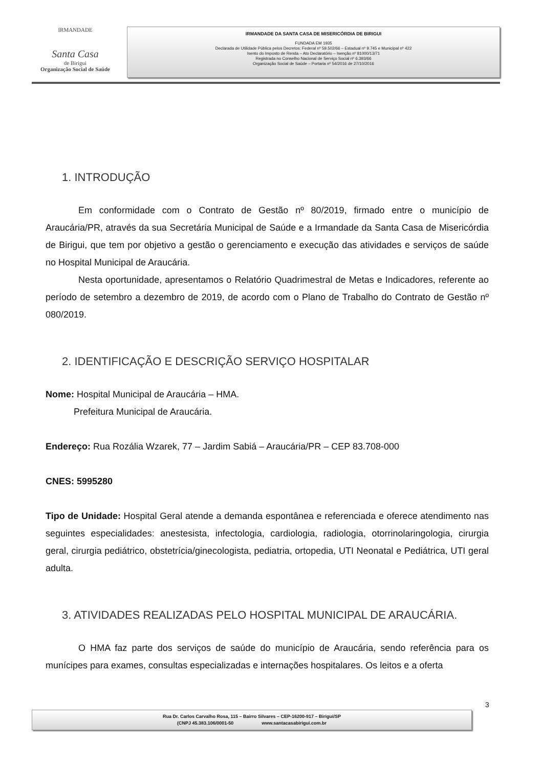IRMANDADE
Santa Casa
de Birigui
Organização Social de Saúde
IRMANDADE DA SANTA CASA DE MISERICÓRDIA DE BIRIGUI
FUNDADA EM 1935
Declarada de Utilidade Pública pelos Decretos: Federal nº 59.502/66 – Estadual nº 9.745 e Municipal nº 422
Isento do Imposto de Renda – Ato Declaratório – Isenção nº 81000/13/71
Registrada no Conselho Nacional de Serviço Social nº 6.393/66
Organização Social de Saúde – Portaria nº 54/2016 de 27/10/2016
1. INTRODUÇÃO
Em conformidade com o Contrato de Gestão nº 80/2019, firmado entre o município de Araucária/PR, através da sua Secretária Municipal de Saúde e a Irmandade da Santa Casa de Misericórdia de Birigui, que tem por objetivo a gestão o gerenciamento e execução das atividades e serviços de saúde no Hospital Municipal de Araucária.
Nesta oportunidade, apresentamos o Relatório Quadrimestral de Metas e Indicadores, referente ao período de setembro a dezembro de 2019, de acordo com o Plano de Trabalho do Contrato de Gestão nº 080/2019.
2. IDENTIFICAÇÃO E DESCRIÇÃO SERVIÇO HOSPITALAR
Nome: Hospital Municipal de Araucária – HMA.
Prefeitura Municipal de Araucária.
Endereço: Rua Rozália Wzarek, 77 – Jardim Sabiá – Araucária/PR – CEP 83.708-000
CNES: 5995280
Tipo de Unidade: Hospital Geral atende a demanda espontânea e referenciada e oferece atendimento nas seguintes especialidades: anestesista, infectologia, cardiologia, radiologia, otorrinolaringologia, cirurgia geral, cirurgia pediátrico, obstetrícia/ginecologista, pediatria, ortopedia, UTI Neonatal e Pediátrica, UTI geral adulta.
3. ATIVIDADES REALIZADAS PELO HOSPITAL MUNICIPAL DE ARAUCÁRIA.
O HMA faz parte dos serviços de saúde do município de Araucária, sendo referência para os munícipes para exames, consultas especializadas e internações hospitalares. Os leitos e a oferta
3
Rua Dr. Carlos Carvalho Rosa, 115 – Bairro Silvares – CEP-16200-917 – Birigui/SP
(CNPJ 45.383.106/0001-50 www.santacasabirigui.com.br